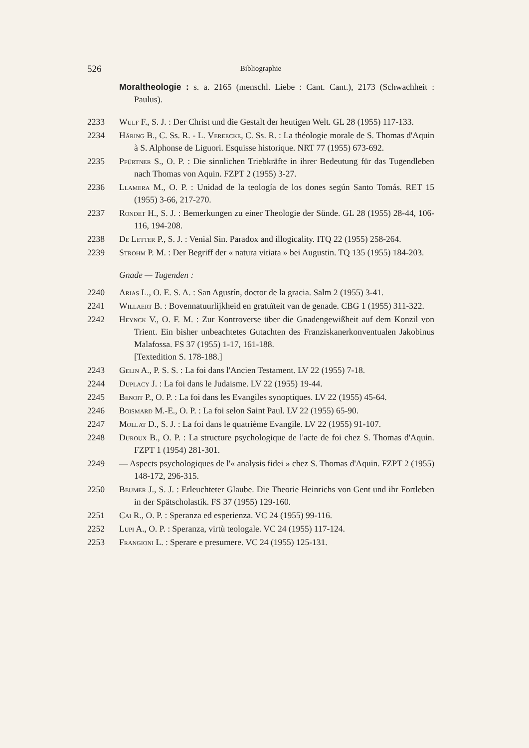526 Bibliographie
Moraltheologie : s. a. 2165 (menschl. Liebe : Cant. Cant.), 2173 (Schwachheit : Paulus).
2233 Wulf F., S. J. : Der Christ und die Gestalt der heutigen Welt. GL 28 (1955) 117-133.
2234 Häring B., C. Ss. R. - L. Vereecke, C. Ss. R. : La théologie morale de S. Thomas d'Aquin à S. Alphonse de Liguori. Esquisse historique. NRT 77 (1955) 673-692.
2235 Pfürtner S., O. P. : Die sinnlichen Triebkräfte in ihrer Bedeutung für das Tugendleben nach Thomas von Aquin. FZPT 2 (1955) 3-27.
2236 Llamera M., O. P. : Unidad de la teología de los dones según Santo Tomás. RET 15 (1955) 3-66, 217-270.
2237 Rondet H., S. J. : Bemerkungen zu einer Theologie der Sünde. GL 28 (1955) 28-44, 106-116, 194-208.
2238 De Letter P., S. J. : Venial Sin. Paradox and illogicality. ITQ 22 (1955) 258-264.
2239 Strohm P. M. : Der Begriff der « natura vitiata » bei Augustin. TQ 135 (1955) 184-203.
Gnade — Tugenden :
2240 Arias L., O. E. S. A. : San Agustín, doctor de la gracia. Salm 2 (1955) 3-41.
2241 Willaert B. : Bovennatuurlijkheid en gratuïteit van de genade. CBG 1 (1955) 311-322.
2242 Heynck V., O. F. M. : Zur Kontroverse über die Gnadengewißheit auf dem Konzil von Trient. Ein bisher unbeachtetes Gutachten des Franziskanerkonventualen Jakobinus Malafossa. FS 37 (1955) 1-17, 161-188.
[Textedition S. 178-188.]
2243 Gelin A., P. S. S. : La foi dans l'Ancien Testament. LV 22 (1955) 7-18.
2244 Duplacy J. : La foi dans le Judaisme. LV 22 (1955) 19-44.
2245 Benoit P., O. P. : La foi dans les Evangiles synoptiques. LV 22 (1955) 45-64.
2246 Boismard M.-E., O. P. : La foi selon Saint Paul. LV 22 (1955) 65-90.
2247 Mollat D., S. J. : La foi dans le quatrième Evangile. LV 22 (1955) 91-107.
2248 Duroux B., O. P. : La structure psychologique de l'acte de foi chez S. Thomas d'Aquin. FZPT 1 (1954) 281-301.
2249 — Aspects psychologiques de l'« analysis fidei » chez S. Thomas d'Aquin. FZPT 2 (1955) 148-172, 296-315.
2250 Beumer J., S. J. : Erleuchteter Glaube. Die Theorie Heinrichs von Gent und ihr Fortleben in der Spätscholastik. FS 37 (1955) 129-160.
2251 Cai R., O. P. : Speranza ed esperienza. VC 24 (1955) 99-116.
2252 Lupi A., O. P. : Speranza, virtù teologale. VC 24 (1955) 117-124.
2253 Frangioni L. : Sperare e presumere. VC 24 (1955) 125-131.